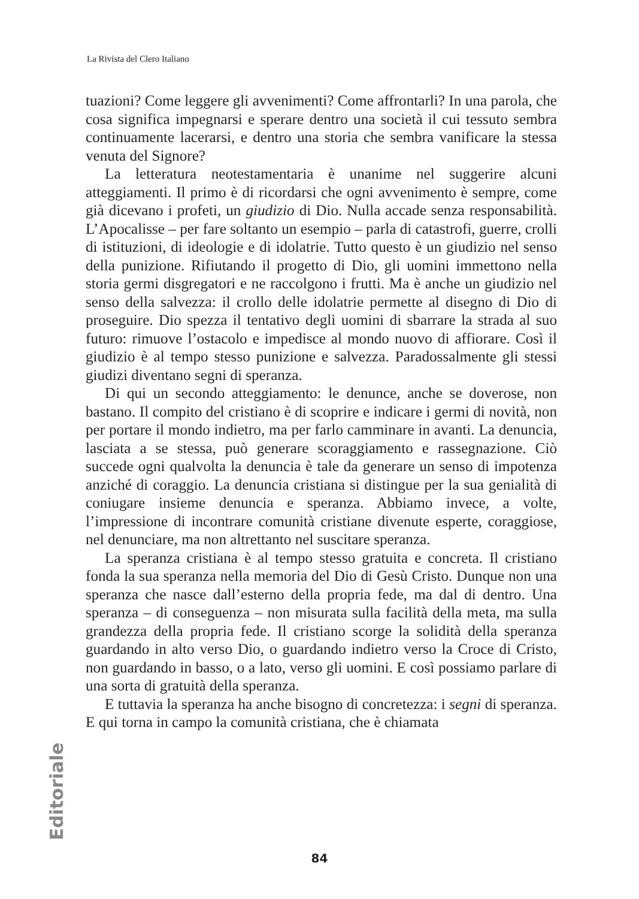La Rivista del Clero Italiano
tuazioni? Come leggere gli avvenimenti? Come affrontarli? In una parola, che cosa significa impegnarsi e sperare dentro una società il cui tessuto sembra continuamente lacerarsi, e dentro una storia che sembra vanificare la stessa venuta del Signore?
La letteratura neotestamentaria è unanime nel suggerire alcuni atteggiamenti. Il primo è di ricordarsi che ogni avvenimento è sempre, come già dicevano i profeti, un giudizio di Dio. Nulla accade senza responsabilità. L’Apocalisse – per fare soltanto un esempio – parla di catastrofi, guerre, crolli di istituzioni, di ideologie e di idolatrie. Tutto questo è un giudizio nel senso della punizione. Rifiutando il progetto di Dio, gli uomini immettono nella storia germi disgregatori e ne raccolgono i frutti. Ma è anche un giudizio nel senso della salvezza: il crollo delle idolatrie permette al disegno di Dio di proseguire. Dio spezza il tentativo degli uomini di sbarrare la strada al suo futuro: rimuove l’ostacolo e impedisce al mondo nuovo di affiorare. Così il giudizio è al tempo stesso punizione e salvezza. Paradossalmente gli stessi giudizi diventano segni di speranza.
Di qui un secondo atteggiamento: le denunce, anche se doverose, non bastano. Il compito del cristiano è di scoprire e indicare i germi di novità, non per portare il mondo indietro, ma per farlo camminare in avanti. La denuncia, lasciata a se stessa, può generare scoraggiamento e rassegnazione. Ciò succede ogni qualvolta la denuncia è tale da generare un senso di impotenza anziché di coraggio. La denuncia cristiana si distingue per la sua genialità di coniugare insieme denuncia e speranza. Abbiamo invece, a volte, l’impressione di incontrare comunità cristiane divenute esperte, coraggiose, nel denunciare, ma non altrettanto nel suscitare speranza.
La speranza cristiana è al tempo stesso gratuita e concreta. Il cristiano fonda la sua speranza nella memoria del Dio di Gesù Cristo. Dunque non una speranza che nasce dall’esterno della propria fede, ma dal di dentro. Una speranza – di conseguenza – non misurata sulla facilità della meta, ma sulla grandezza della propria fede. Il cristiano scorge la solidità della speranza guardando in alto verso Dio, o guardando indietro verso la Croce di Cristo, non guardando in basso, o a lato, verso gli uomini. E così possiamo parlare di una sorta di gratuità della speranza.
E tuttavia la speranza ha anche bisogno di concretezza: i segni di speranza. E qui torna in campo la comunità cristiana, che è chiamata
Editoriale
84